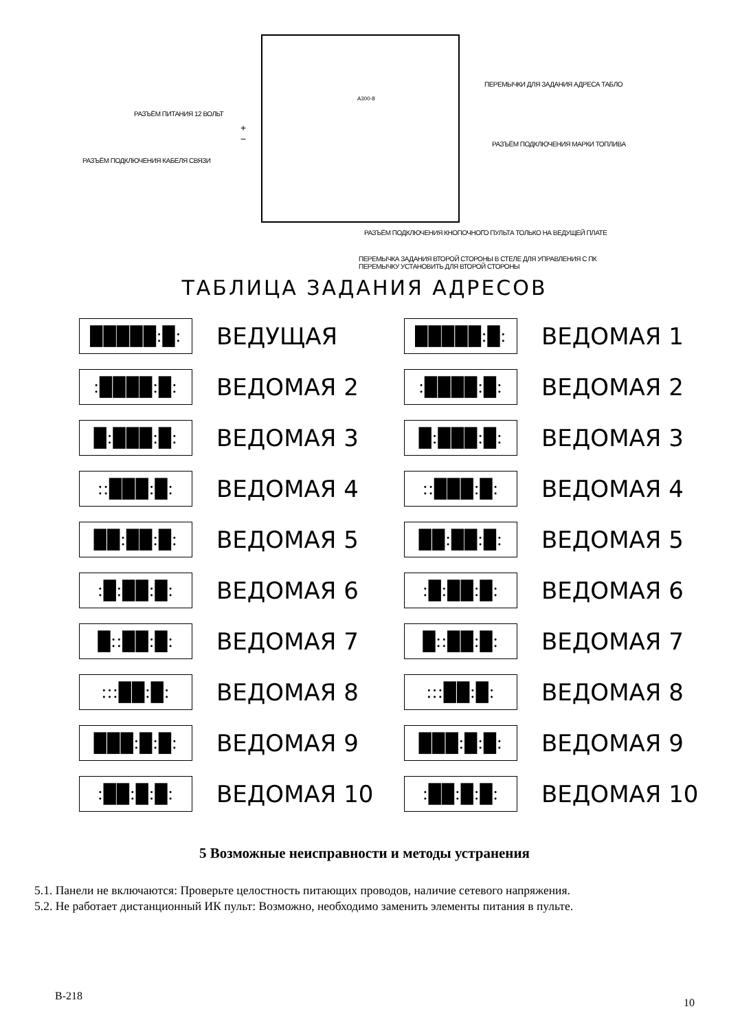A300-8
ПЕРЕМЫЧКИ ДЛЯ ЗАДАНИЯ АДРЕСА ТАБЛО
РАЗЪЁМ ПИТАНИЯ 12 ВОЛЬТ
+
−
РАЗЪЁМ ПОДКЛЮЧЕНИЯ МАРКИ ТОПЛИВА
РАЗЪЁМ ПОДКЛЮЧЕНИЯ КАБЕЛЯ СВЯЗИ
РАЗЪЁМ ПОДКЛЮЧЕНИЯ КНОПОЧНОГО ПУЛЬТА ТОЛЬКО НА ВЕДУЩЕЙ ПЛАТЕ
ПЕРЕМЫЧКА ЗАДАНИЯ ВТОРОЙ СТОРОНЫ В СТЕЛЕ ДЛЯ УПРАВЛЕНИЯ С ПК
ПЕРЕМЫЧКУ УСТАНОВИТЬ ДЛЯ ВТОРОЙ СТОРОНЫ
ТАБЛИЦА ЗАДАНИЯ АДРЕСОВ
█████:█:
ВЕДУЩАЯ
█████:█:
ВЕДОМАЯ 1
:████:█:
ВЕДОМАЯ 2
:████:█:
ВЕДОМАЯ 2
█:███:█:
ВЕДОМАЯ 3
█:███:█:
ВЕДОМАЯ 3
::███:█:
ВЕДОМАЯ 4
::███:█:
ВЕДОМАЯ 4
██:██:█:
ВЕДОМАЯ 5
██:██:█:
ВЕДОМАЯ 5
:█:██:█:
ВЕДОМАЯ 6
:█:██:█:
ВЕДОМАЯ 6
█::██:█:
ВЕДОМАЯ 7
█::██:█:
ВЕДОМАЯ 7
:::██:█:
ВЕДОМАЯ 8
:::██:█:
ВЕДОМАЯ 8
███:█:█:
ВЕДОМАЯ 9
███:█:█:
ВЕДОМАЯ 9
:██:█:█:
ВЕДОМАЯ 10
:██:█:█:
ВЕДОМАЯ 10
5 Возможные неисправности и методы устранения
5.1. Панели не включаются: Проверьте целостность питающих проводов, наличие сетевого напряжения.
5.2. Не работает дистанционный ИК пульт: Возможно, необходимо заменить элементы питания в пульте.
В-218 10